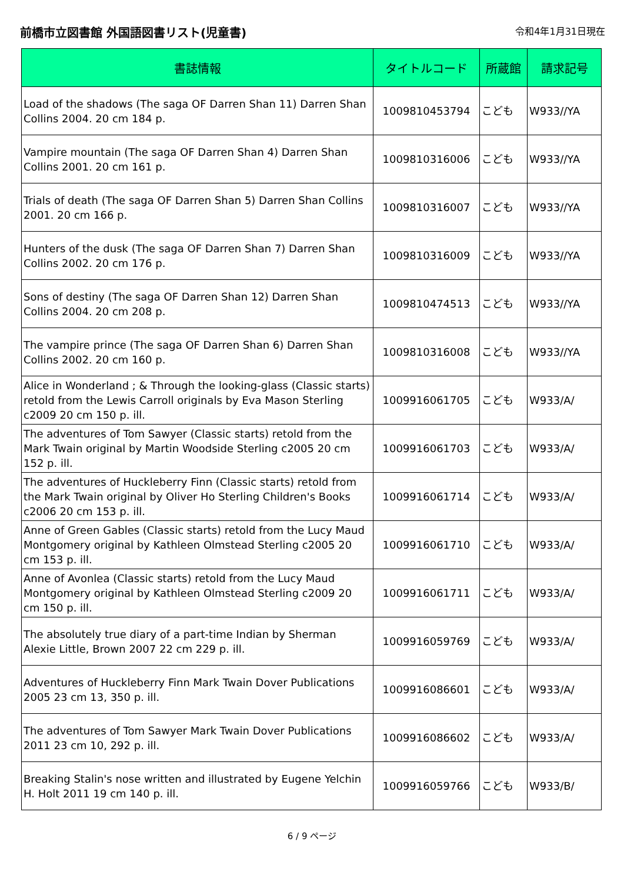前橋市立図書館 外国語図書リスト(児童書)
令和4年1月31日現在
| 書誌情報 | タイトルコード | 所蔵館 | 請求記号 |
| --- | --- | --- | --- |
| Load of the shadows (The saga OF Darren Shan 11) Darren Shan Collins 2004. 20 cm 184 p. | 1009810453794 | こども | W933//YA |
| Vampire mountain (The saga OF Darren Shan 4) Darren Shan Collins 2001. 20 cm 161 p. | 1009810316006 | こども | W933//YA |
| Trials of death (The saga OF Darren Shan 5) Darren Shan Collins 2001. 20 cm 166 p. | 1009810316007 | こども | W933//YA |
| Hunters of the dusk (The saga OF Darren Shan 7) Darren Shan Collins 2002. 20 cm 176 p. | 1009810316009 | こども | W933//YA |
| Sons of destiny (The saga OF Darren Shan 12) Darren Shan Collins 2004. 20 cm 208 p. | 1009810474513 | こども | W933//YA |
| The vampire prince (The saga OF Darren Shan 6) Darren Shan Collins 2002. 20 cm 160 p. | 1009810316008 | こども | W933//YA |
| Alice in Wonderland ; & Through the looking-glass (Classic starts) retold from the Lewis Carroll originals by Eva Mason Sterling c2009 20 cm 150 p. ill. | 1009916061705 | こども | W933/A/ |
| The adventures of Tom Sawyer (Classic starts) retold from the Mark Twain original by Martin Woodside Sterling c2005 20 cm 152 p. ill. | 1009916061703 | こども | W933/A/ |
| The adventures of Huckleberry Finn (Classic starts) retold from the Mark Twain original by Oliver Ho Sterling Children's Books c2006 20 cm 153 p. ill. | 1009916061714 | こども | W933/A/ |
| Anne of Green Gables (Classic starts) retold from the Lucy Maud Montgomery original by Kathleen Olmstead Sterling c2005 20 cm 153 p. ill. | 1009916061710 | こども | W933/A/ |
| Anne of Avonlea (Classic starts) retold from the Lucy Maud Montgomery original by Kathleen Olmstead Sterling c2009 20 cm 150 p. ill. | 1009916061711 | こども | W933/A/ |
| The absolutely true diary of a part-time Indian by Sherman Alexie Little, Brown 2007 22 cm 229 p. ill. | 1009916059769 | こども | W933/A/ |
| Adventures of Huckleberry Finn Mark Twain Dover Publications 2005 23 cm 13, 350 p. ill. | 1009916086601 | こども | W933/A/ |
| The adventures of Tom Sawyer Mark Twain Dover Publications 2011 23 cm 10, 292 p. ill. | 1009916086602 | こども | W933/A/ |
| Breaking Stalin's nose written and illustrated by Eugene Yelchin H. Holt 2011 19 cm 140 p. ill. | 1009916059766 | こども | W933/B/ |
6 / 9 ページ